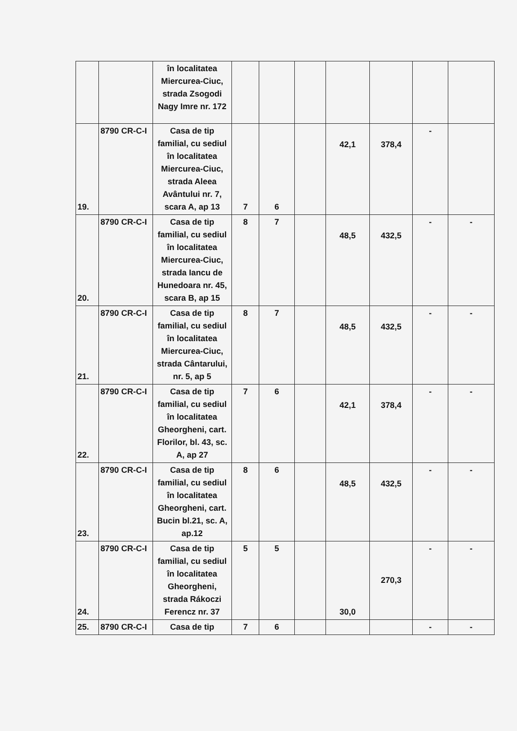| | | în localitatea Miercurea-Ciuc, strada Zsogodi Nagy Imre nr. 172 | | | | | | | |
| 19. | 8790 CR-C-I | Casa de tip familial, cu sediul în localitatea Miercurea-Ciuc, strada Aleea Avântului nr. 7, scara A, ap 13 | 7 | 6 | | 42,1 | 378,4 | - | |
| 20. | 8790 CR-C-I | Casa de tip familial, cu sediul în localitatea Miercurea-Ciuc, strada Iancu de Hunedoara nr. 45, scara B, ap 15 | 8 | 7 | | 48,5 | 432,5 | - | - |
| 21. | 8790 CR-C-I | Casa de tip familial, cu sediul în localitatea Miercurea-Ciuc, strada Cântarului, nr. 5, ap 5 | 8 | 7 | | 48,5 | 432,5 | - | - |
| 22. | 8790 CR-C-I | Casa de tip familial, cu sediul în localitatea Gheorgheni, cart. Florilor, bl. 43, sc. A, ap 27 | 7 | 6 | | 42,1 | 378,4 | - | - |
| 23. | 8790 CR-C-I | Casa de tip familial, cu sediul în localitatea Gheorgheni, cart. Bucin bl.21, sc. A, ap.12 | 8 | 6 | | 48,5 | 432,5 | - | - |
| 24. | 8790 CR-C-I | Casa de tip familial, cu sediul în localitatea Gheorgheni, strada Rákoczi Ferencz nr. 37 | 5 | 5 | | 30,0 | 270,3 | - | - |
| 25. | 8790 CR-C-I | Casa de tip | 7 | 6 | | | | - | - |